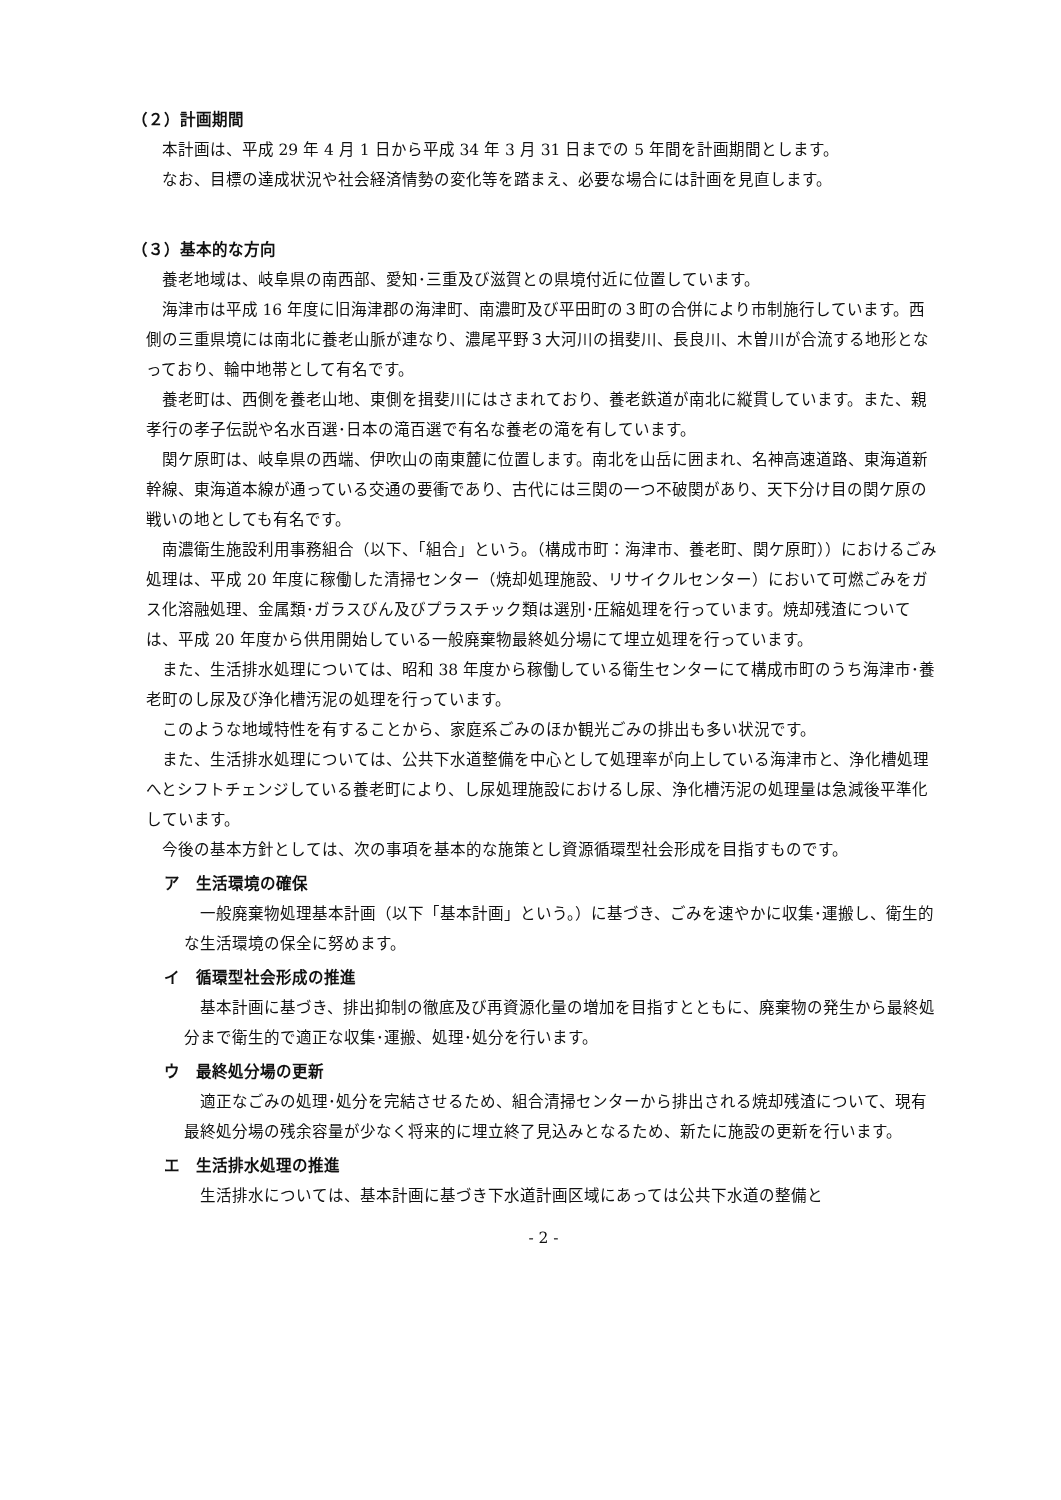（２）計画期間
本計画は、平成 29 年 4 月 1 日から平成 34 年 3 月 31 日までの 5 年間を計画期間とします。
なお、目標の達成状況や社会経済情勢の変化等を踏まえ、必要な場合には計画を見直します。
（３）基本的な方向
養老地域は、岐阜県の南西部、愛知･三重及び滋賀との県境付近に位置しています。
海津市は平成 16 年度に旧海津郡の海津町、南濃町及び平田町の３町の合併により市制施行しています。西側の三重県境には南北に養老山脈が連なり、濃尾平野３大河川の揖斐川、長良川、木曽川が合流する地形となっており、輪中地帯として有名です。
養老町は、西側を養老山地、東側を揖斐川にはさまれており、養老鉄道が南北に縦貫しています。また、親孝行の孝子伝説や名水百選･日本の滝百選で有名な養老の滝を有しています。
関ケ原町は、岐阜県の西端、伊吹山の南東麓に位置します。南北を山岳に囲まれ、名神高速道路、東海道新幹線、東海道本線が通っている交通の要衝であり、古代には三関の一つ不破関があり、天下分け目の関ケ原の戦いの地としても有名です。
南濃衛生施設利用事務組合（以下、「組合」という。（構成市町：海津市、養老町、関ケ原町））におけるごみ処理は、平成 20 年度に稼働した清掃センター（焼却処理施設、リサイクルセンター）において可燃ごみをガス化溶融処理、金属類･ガラスびん及びプラスチック類は選別･圧縮処理を行っています。焼却残渣については、平成 20 年度から供用開始している一般廃棄物最終処分場にて埋立処理を行っています。
また、生活排水処理については、昭和 38 年度から稼働している衛生センターにて構成市町のうち海津市･養老町のし尿及び浄化槽汚泥の処理を行っています。
このような地域特性を有することから、家庭系ごみのほか観光ごみの排出も多い状況です。
また、生活排水処理については、公共下水道整備を中心として処理率が向上している海津市と、浄化槽処理へとシフトチェンジしている養老町により、し尿処理施設におけるし尿、浄化槽汚泥の処理量は急減後平準化しています。
今後の基本方針としては、次の事項を基本的な施策とし資源循環型社会形成を目指すものです。
ア　生活環境の確保
一般廃棄物処理基本計画（以下「基本計画」という。）に基づき、ごみを速やかに収集･運搬し、衛生的な生活環境の保全に努めます。
イ　循環型社会形成の推進
基本計画に基づき、排出抑制の徹底及び再資源化量の増加を目指すとともに、廃棄物の発生から最終処分まで衛生的で適正な収集･運搬、処理･処分を行います。
ウ　最終処分場の更新
適正なごみの処理･処分を完結させるため、組合清掃センターから排出される焼却残渣について、現有最終処分場の残余容量が少なく将来的に埋立終了見込みとなるため、新たに施設の更新を行います。
エ　生活排水処理の推進
生活排水については、基本計画に基づき下水道計画区域にあっては公共下水道の整備と
- 2 -